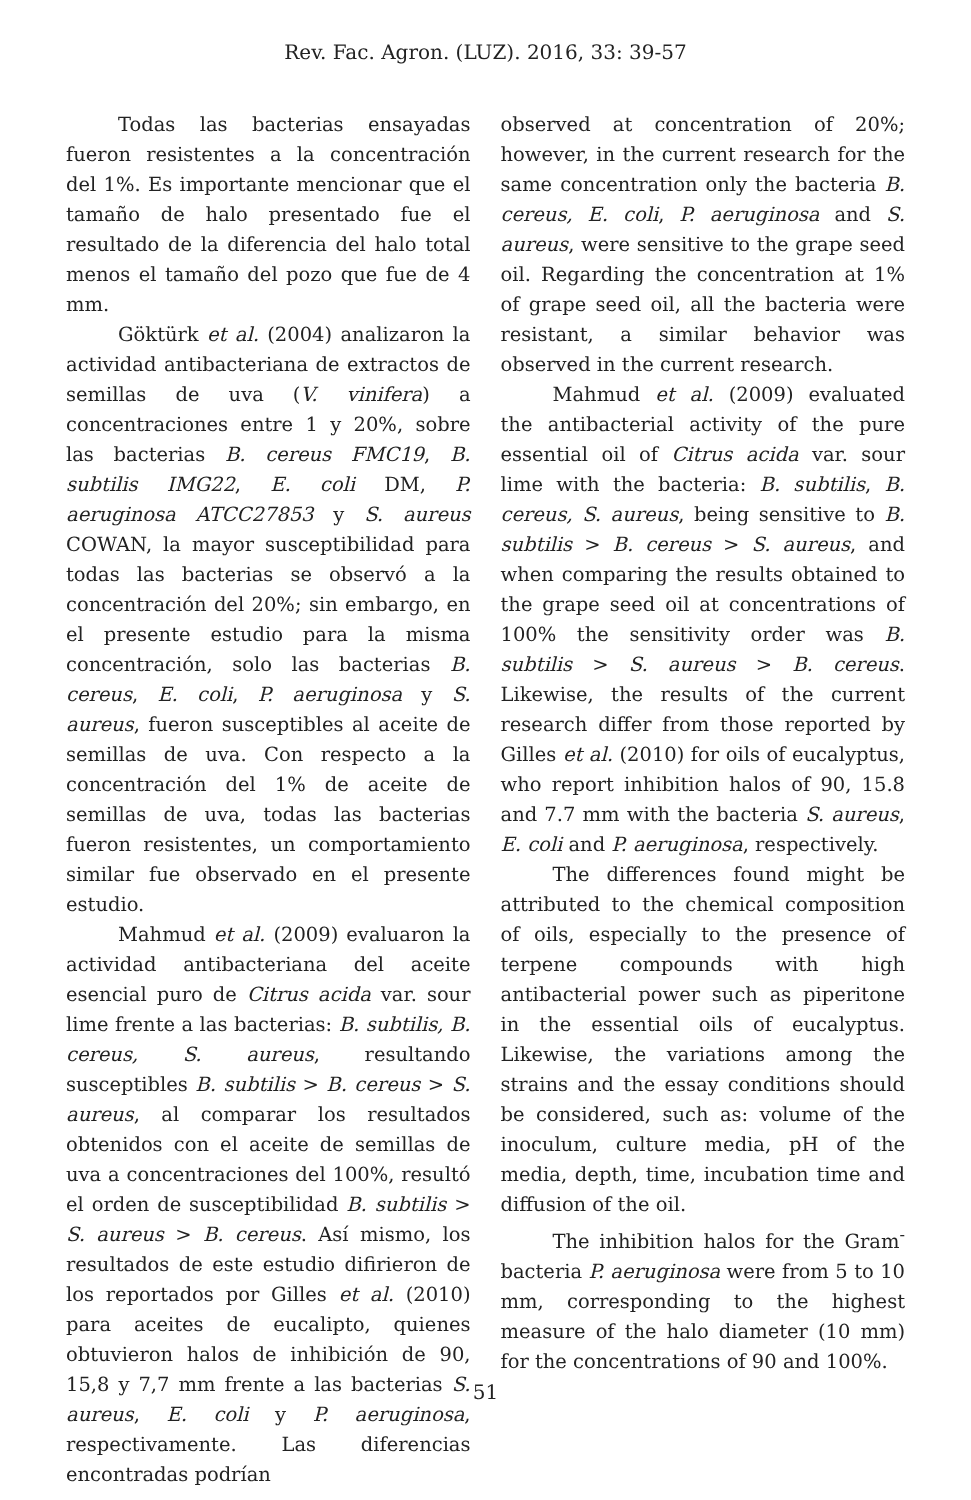Rev. Fac. Agron. (LUZ). 2016, 33: 39-57
Todas las bacterias ensayadas fueron resistentes a la concentración del 1%. Es importante mencionar que el tamaño de halo presentado fue el resultado de la diferencia del halo total menos el tamaño del pozo que fue de 4 mm.
Göktürk et al. (2004) analizaron la actividad antibacteriana de extractos de semillas de uva (V. vinifera) a concentraciones entre 1 y 20%, sobre las bacterias B. cereus FMC19, B. subtilis IMG22, E. coli DM, P. aeruginosa ATCC27853 y S. aureus COWAN, la mayor susceptibilidad para todas las bacterias se observó a la concentración del 20%; sin embargo, en el presente estudio para la misma concentración, solo las bacterias B. cereus, E. coli, P. aeruginosa y S. aureus, fueron susceptibles al aceite de semillas de uva. Con respecto a la concentración del 1% de aceite de semillas de uva, todas las bacterias fueron resistentes, un comportamiento similar fue observado en el presente estudio.
Mahmud et al. (2009) evaluaron la actividad antibacteriana del aceite esencial puro de Citrus acida var. sour lime frente a las bacterias: B. subtilis, B. cereus, S. aureus, resultando susceptibles B. subtilis > B. cereus > S. aureus, al comparar los resultados obtenidos con el aceite de semillas de uva a concentraciones del 100%, resultó el orden de susceptibilidad B. subtilis > S. aureus > B. cereus. Así mismo, los resultados de este estudio difirieron de los reportados por Gilles et al. (2010) para aceites de eucalipto, quienes obtuvieron halos de inhibición de 90, 15,8 y 7,7 mm frente a las bacterias S. aureus, E. coli y P. aeruginosa, respectivamente. Las diferencias encontradas podrían
observed at concentration of 20%; however, in the current research for the same concentration only the bacteria B. cereus, E. coli, P. aeruginosa and S. aureus, were sensitive to the grape seed oil. Regarding the concentration at 1% of grape seed oil, all the bacteria were resistant, a similar behavior was observed in the current research.
Mahmud et al. (2009) evaluated the antibacterial activity of the pure essential oil of Citrus acida var. sour lime with the bacteria: B. subtilis, B. cereus, S. aureus, being sensitive to B. subtilis > B. cereus > S. aureus, and when comparing the results obtained to the grape seed oil at concentrations of 100% the sensitivity order was B. subtilis > S. aureus > B. cereus. Likewise, the results of the current research differ from those reported by Gilles et al. (2010) for oils of eucalyptus, who report inhibition halos of 90, 15.8 and 7.7 mm with the bacteria S. aureus, E. coli and P. aeruginosa, respectively.
The differences found might be attributed to the chemical composition of oils, especially to the presence of terpene compounds with high antibacterial power such as piperitone in the essential oils of eucalyptus. Likewise, the variations among the strains and the essay conditions should be considered, such as: volume of the inoculum, culture media, pH of the media, depth, time, incubation time and diffusion of the oil.
The inhibition halos for the Gram<sup>-</sup> bacteria P. aeruginosa were from 5 to 10 mm, corresponding to the highest measure of the halo diameter (10 mm) for the concentrations of 90 and 100%.
51